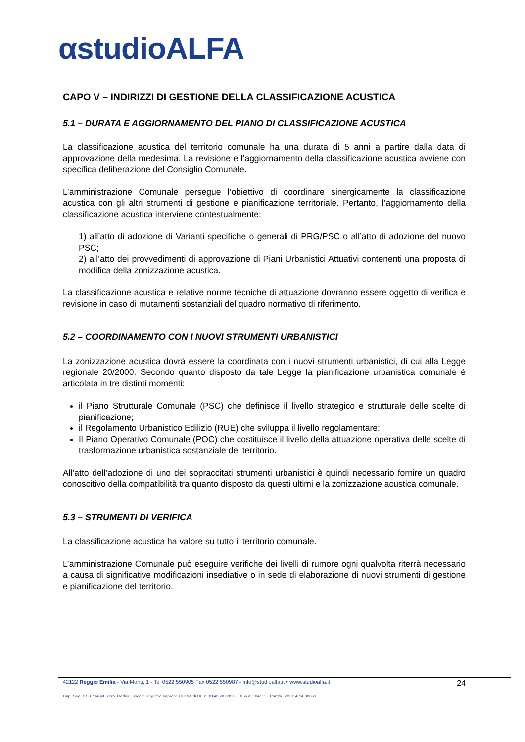αstudioALFA
CAPO V – INDIRIZZI DI GESTIONE DELLA CLASSIFICAZIONE ACUSTICA
5.1 – DURATA E AGGIORNAMENTO DEL PIANO DI CLASSIFICAZIONE ACUSTICA
La classificazione acustica del territorio comunale ha una durata di 5 anni a partire dalla data di approvazione della medesima. La revisione e l’aggiornamento della classificazione acustica avviene con specifica deliberazione del Consiglio Comunale.
L’amministrazione Comunale persegue l’obiettivo di coordinare sinergicamente la classificazione acustica con gli altri strumenti di gestione e pianificazione territoriale. Pertanto, l’aggiornamento della classificazione acustica interviene contestualmente:
1) all’atto di adozione di Varianti specifiche o generali di PRG/PSC o all’atto di adozione del nuovo PSC;
2) all’atto dei provvedimenti di approvazione di Piani Urbanistici Attuativi contenenti una proposta di modifica della zonizzazione acustica.
La classificazione acustica e relative norme tecniche di attuazione dovranno essere oggetto di verifica e revisione in caso di mutamenti sostanziali del quadro normativo di riferimento.
5.2 – COORDINAMENTO CON I NUOVI STRUMENTI URBANISTICI
La zonizzazione acustica dovrà essere la coordinata con i nuovi strumenti urbanistici, di cui alla Legge regionale 20/2000. Secondo quanto disposto da tale Legge la pianificazione urbanistica comunale è articolata in tre distinti momenti:
il Piano Strutturale Comunale (PSC) che definisce il livello strategico e strutturale delle scelte di pianificazione;
il Regolamento Urbanistico Edilizio (RUE) che sviluppa il livello regolamentare;
Il Piano Operativo Comunale (POC) che costituisce il livello della attuazione operativa delle scelte di trasformazione urbanistica sostanziale del territorio.
All’atto dell’adozione di uno dei sopraccitati strumenti urbanistici è quindi necessario fornire un quadro conoscitivo della compatibilità tra quanto disposto da questi ultimi e la zonizzazione acustica comunale.
5.3 – STRUMENTI DI VERIFICA
La classificazione acustica ha valore su tutto il territorio comunale.
L’amministrazione Comunale può eseguire verifiche dei livelli di rumore ogni qualvolta riterrà necessario a causa di significative modificazioni insediative o in sede di elaborazione di nuovi strumenti di gestione e pianificazione del territorio.
42122 Reggio Emilia - Via Monti, 1 - Tel 0522 550905 Fax 0522 550987 - info@studioalfa.it • www.studioalfa.it 24
Cap. Soc. € 58.794 int. vers. Codice Fiscale Registro Imprese CCIAA di RE n. 01425830351 - REA n: 184111 - Partita IVA 01425830351